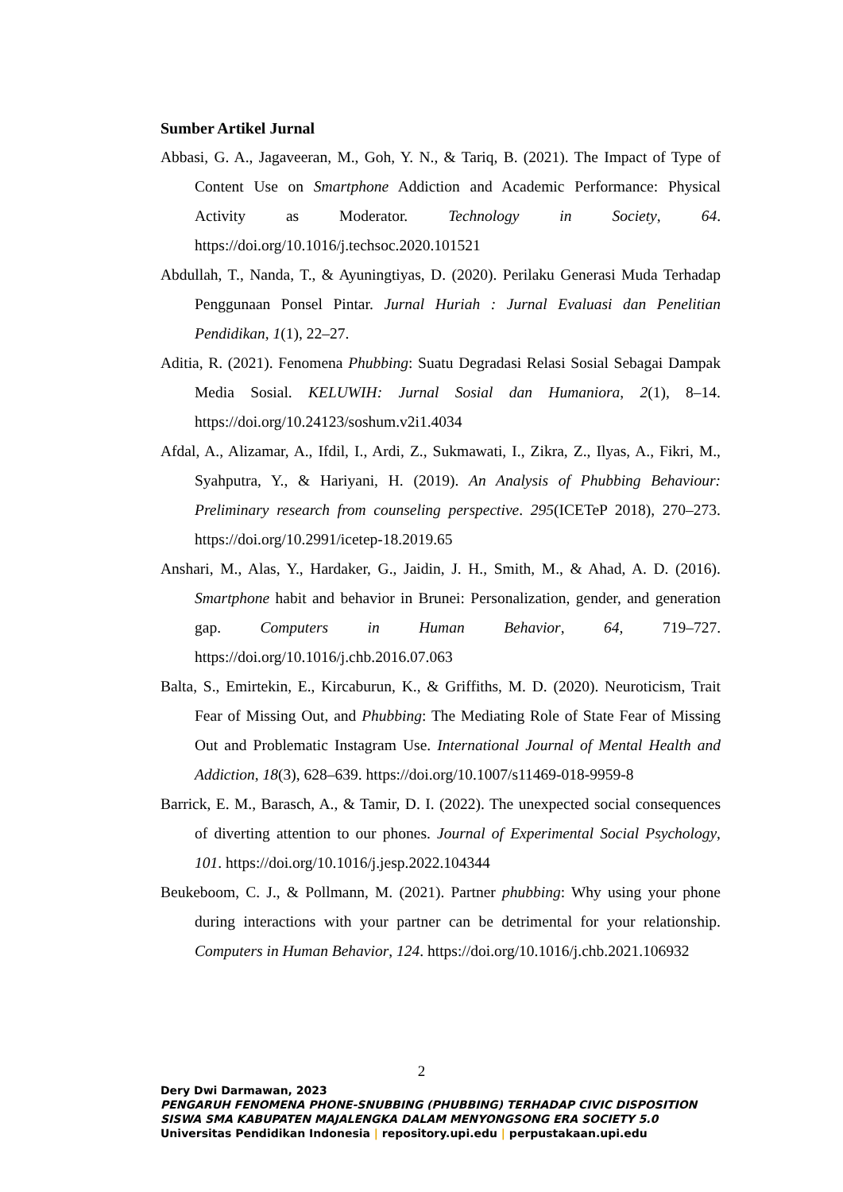Sumber Artikel Jurnal
Abbasi, G. A., Jagaveeran, M., Goh, Y. N., & Tariq, B. (2021). The Impact of Type of Content Use on Smartphone Addiction and Academic Performance: Physical Activity as Moderator. Technology in Society, 64. https://doi.org/10.1016/j.techsoc.2020.101521
Abdullah, T., Nanda, T., & Ayuningtiyas, D. (2020). Perilaku Generasi Muda Terhadap Penggunaan Ponsel Pintar. Jurnal Huriah : Jurnal Evaluasi dan Penelitian Pendidikan, 1(1), 22–27.
Aditia, R. (2021). Fenomena Phubbing: Suatu Degradasi Relasi Sosial Sebagai Dampak Media Sosial. KELUWIH: Jurnal Sosial dan Humaniora, 2(1), 8–14. https://doi.org/10.24123/soshum.v2i1.4034
Afdal, A., Alizamar, A., Ifdil, I., Ardi, Z., Sukmawati, I., Zikra, Z., Ilyas, A., Fikri, M., Syahputra, Y., & Hariyani, H. (2019). An Analysis of Phubbing Behaviour: Preliminary research from counseling perspective. 295(ICETeP 2018), 270–273. https://doi.org/10.2991/icetep-18.2019.65
Anshari, M., Alas, Y., Hardaker, G., Jaidin, J. H., Smith, M., & Ahad, A. D. (2016). Smartphone habit and behavior in Brunei: Personalization, gender, and generation gap. Computers in Human Behavior, 64, 719–727. https://doi.org/10.1016/j.chb.2016.07.063
Balta, S., Emirtekin, E., Kircaburun, K., & Griffiths, M. D. (2020). Neuroticism, Trait Fear of Missing Out, and Phubbing: The Mediating Role of State Fear of Missing Out and Problematic Instagram Use. International Journal of Mental Health and Addiction, 18(3), 628–639. https://doi.org/10.1007/s11469-018-9959-8
Barrick, E. M., Barasch, A., & Tamir, D. I. (2022). The unexpected social consequences of diverting attention to our phones. Journal of Experimental Social Psychology, 101. https://doi.org/10.1016/j.jesp.2022.104344
Beukeboom, C. J., & Pollmann, M. (2021). Partner phubbing: Why using your phone during interactions with your partner can be detrimental for your relationship. Computers in Human Behavior, 124. https://doi.org/10.1016/j.chb.2021.106932
2
Dery Dwi Darmawan, 2023
PENGARUH FENOMENA PHONE-SNUBBING (PHUBBING) TERHADAP CIVIC DISPOSITION
SISWA SMA KABUPATEN MAJALENGKA DALAM MENYONGSONG ERA SOCIETY 5.0
Universitas Pendidikan Indonesia | repository.upi.edu | perpustakaan.upi.edu